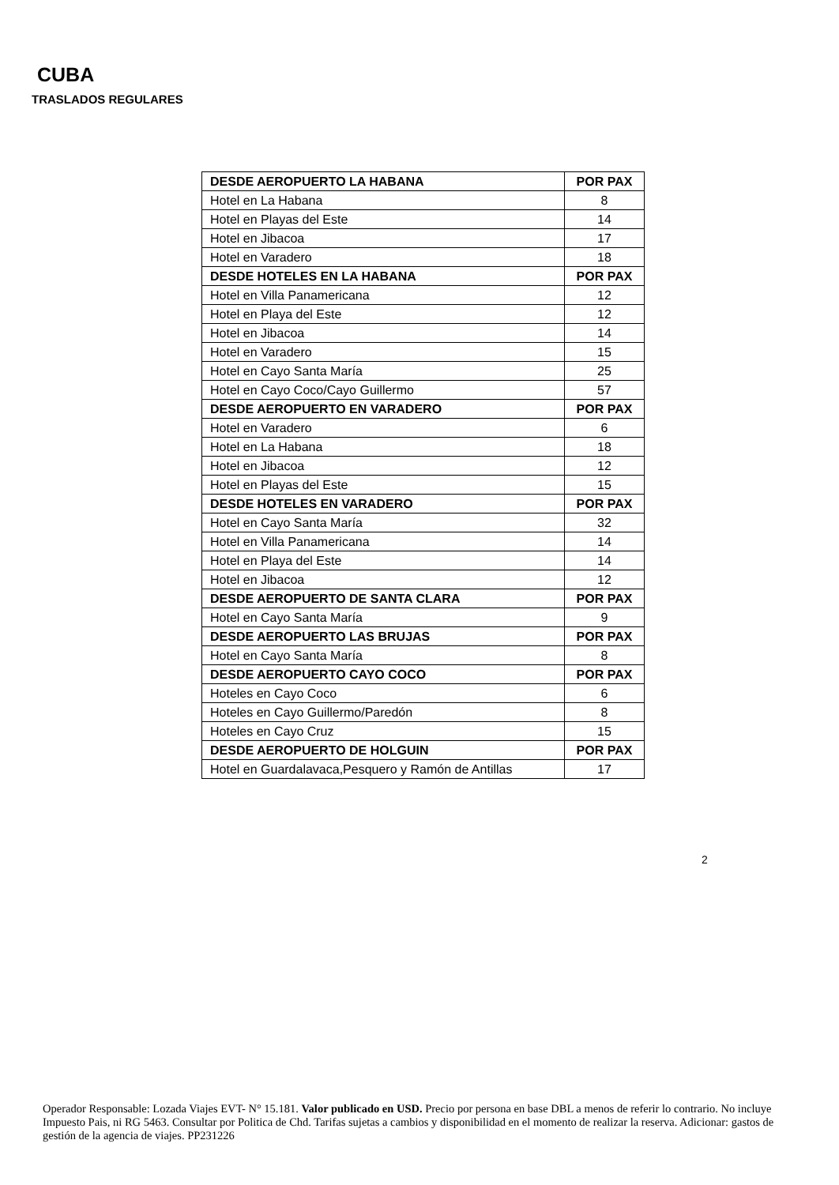CUBA
TRASLADOS REGULARES
| DESDE AEROPUERTO LA HABANA | POR PAX |
| --- | --- |
| Hotel en La Habana | 8 |
| Hotel en Playas del Este | 14 |
| Hotel en Jibacoa | 17 |
| Hotel en Varadero | 18 |
| DESDE HOTELES EN LA HABANA | POR PAX |
| Hotel en Villa Panamericana | 12 |
| Hotel en Playa del Este | 12 |
| Hotel en Jibacoa | 14 |
| Hotel en Varadero | 15 |
| Hotel en Cayo Santa María | 25 |
| Hotel en Cayo Coco/Cayo Guillermo | 57 |
| DESDE AEROPUERTO EN VARADERO | POR PAX |
| Hotel en Varadero | 6 |
| Hotel en La Habana | 18 |
| Hotel en Jibacoa | 12 |
| Hotel en Playas del Este | 15 |
| DESDE HOTELES EN VARADERO | POR PAX |
| Hotel en Cayo Santa María | 32 |
| Hotel en Villa Panamericana | 14 |
| Hotel en Playa del Este | 14 |
| Hotel en Jibacoa | 12 |
| DESDE AEROPUERTO DE SANTA CLARA | POR PAX |
| Hotel en Cayo Santa María | 9 |
| DESDE AEROPUERTO LAS BRUJAS | POR PAX |
| Hotel en Cayo Santa María | 8 |
| DESDE AEROPUERTO CAYO COCO | POR PAX |
| Hoteles en Cayo Coco | 6 |
| Hoteles en Cayo Guillermo/Paredón | 8 |
| Hoteles en Cayo Cruz | 15 |
| DESDE AEROPUERTO DE HOLGUIN | POR PAX |
| Hotel en Guardalavaca,Pesquero y Ramón de Antillas | 17 |
2
Operador Responsable: Lozada Viajes EVT- N° 15.181. Valor publicado en USD. Precio por persona en base DBL a menos de referir lo contrario. No incluye Impuesto Pais, ni RG 5463. Consultar por Politica de Chd. Tarifas sujetas a cambios y disponibilidad en el momento de realizar la reserva. Adicionar: gastos de gestión de la agencia de viajes. PP231226